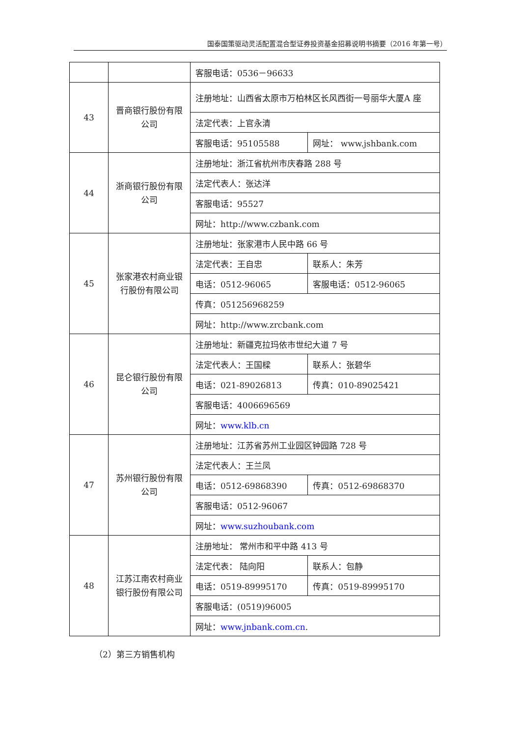国泰国策驱动灵活配置混合型证券投资基金招募说明书摘要（2016 年第一号）
| | | 客服电话：0536－96633 | |
| 43 | 晋商银行股份有限公司 | 注册地址：山西省太原市万柏林区长风西街一号丽华大厦A 座 | |
| | | 法定代表：上官永清 | |
| | | 客服电话：95105588 | 网址： www.jshbank.com |
| 44 | 浙商银行股份有限公司 | 注册地址：浙江省杭州市庆春路 288 号 | |
| | | 法定代表人：张达洋 | |
| | | 客服电话：95527 | |
| | | 网址：http://www.czbank.com | |
| 45 | 张家港农村商业银行股份有限公司 | 注册地址：张家港市人民中路 66 号 | |
| | | 法定代表：王自忠 | 联系人：朱芳 |
| | | 电话：0512-96065 | 客服电话：0512-96065 |
| | | 传真：051256968259 | |
| | | 网址：http://www.zrcbank.com | |
| 46 | 昆仑银行股份有限公司 | 注册地址：新疆克拉玛依市世纪大道 7 号 | |
| | | 法定代表人：王国樑 | 联系人：张碧华 |
| | | 电话：021-89026813 | 传真：010-89025421 |
| | | 客服电话：4006696569 | |
| | | 网址： www.klb.cn | |
| 47 | 苏州银行股份有限公司 | 注册地址：江苏省苏州工业园区钟园路 728 号 | |
| | | 法定代表人：王兰凤 | |
| | | 电话：0512-69868390 | 传真：0512-69868370 |
| | | 客服电话：0512-96067 | |
| | | 网址： www.suzhoubank.com | |
| 48 | 江苏江南农村商业银行股份有限公司 | 注册地址： 常州市和平中路 413 号 | |
| | | 法定代表： 陆向阳 | 联系人：包静 |
| | | 电话：0519-89995170 | 传真：0519-89995170 |
| | | 客服电话：(0519)96005 | |
| | | 网址： www.jnbank.com.cn . | |
（2）第三方销售机构